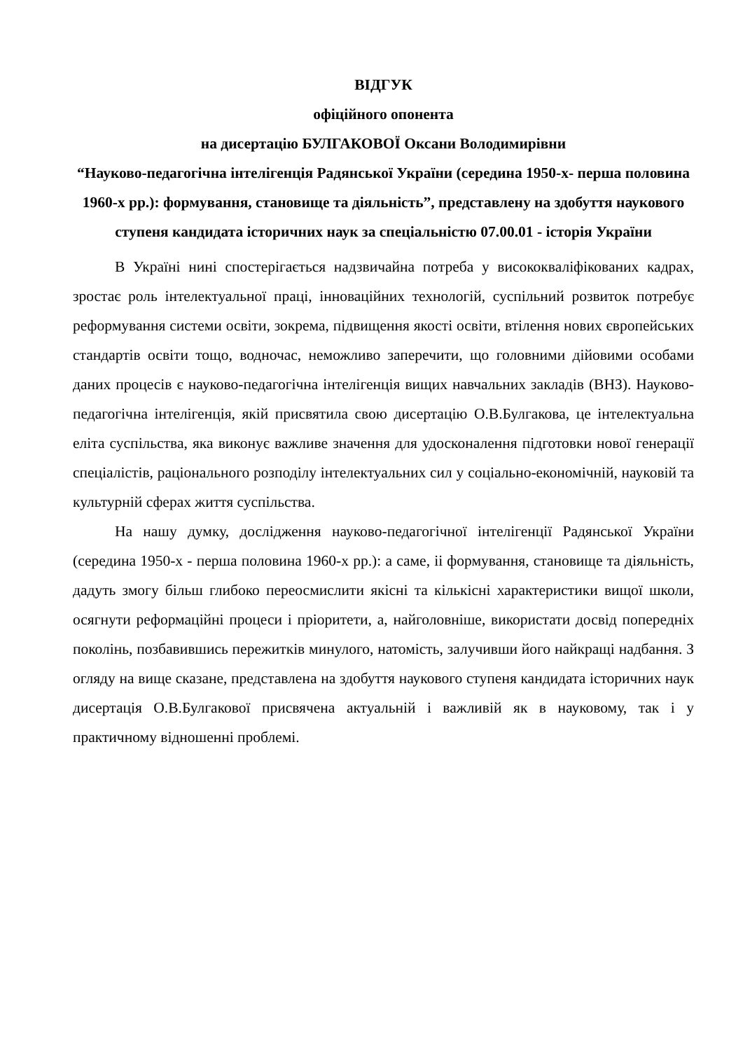ВІДГУК
офіційного опонента
на дисертацію БУЛГАКОВОЇ Оксани Володимирівни
“Науково-педагогічна інтелігенція Радянської України (середина 1950-х- перша половина 1960-х рр.): формування, становище та діяльність”, представлену на здобуття наукового ступеня кандидата історичних наук за спеціальністю 07.00.01 - історія України
В Україні нині спостерігається надзвичайна потреба у висококваліфікованих кадрах, зростає роль інтелектуальної праці, інноваційних технологій, суспільний розвиток потребує реформування системи освіти, зокрема, підвищення якості освіти, втілення нових європейських стандартів освіти тощо, водночас, неможливо заперечити, що головними дійовими особами даних процесів є науково-педагогічна інтелігенція вищих навчальних закладів (ВНЗ). Науково-педагогічна інтелігенція, якій присвятила свою дисертацію О.В.Булгакова, це інтелектуальна еліта суспільства, яка виконує важливе значення для удосконалення підготовки нової генерації спеціалістів, раціонального розподілу інтелектуальних сил у соціально-економічній, науковій та культурній сферах життя суспільства.
На нашу думку, дослідження науково-педагогічної інтелігенції Радянської України (середина 1950-х - перша половина 1960-х рр.): а саме, іі формування, становище та діяльність, дадуть змогу більш глибоко переосмислити якісні та кількісні характеристики вищої школи, осягнути реформаційні процеси і пріоритети, а, найголовніше, використати досвід попередніх поколінь, позбавившись пережитків минулого, натомість, залучивши його найкращі надбання. З огляду на вище сказане, представлена на здобуття наукового ступеня кандидата історичних наук дисертація О.В.Булгакової присвячена актуальній і важливій як в науковому, так і у практичному відношенні проблемі.